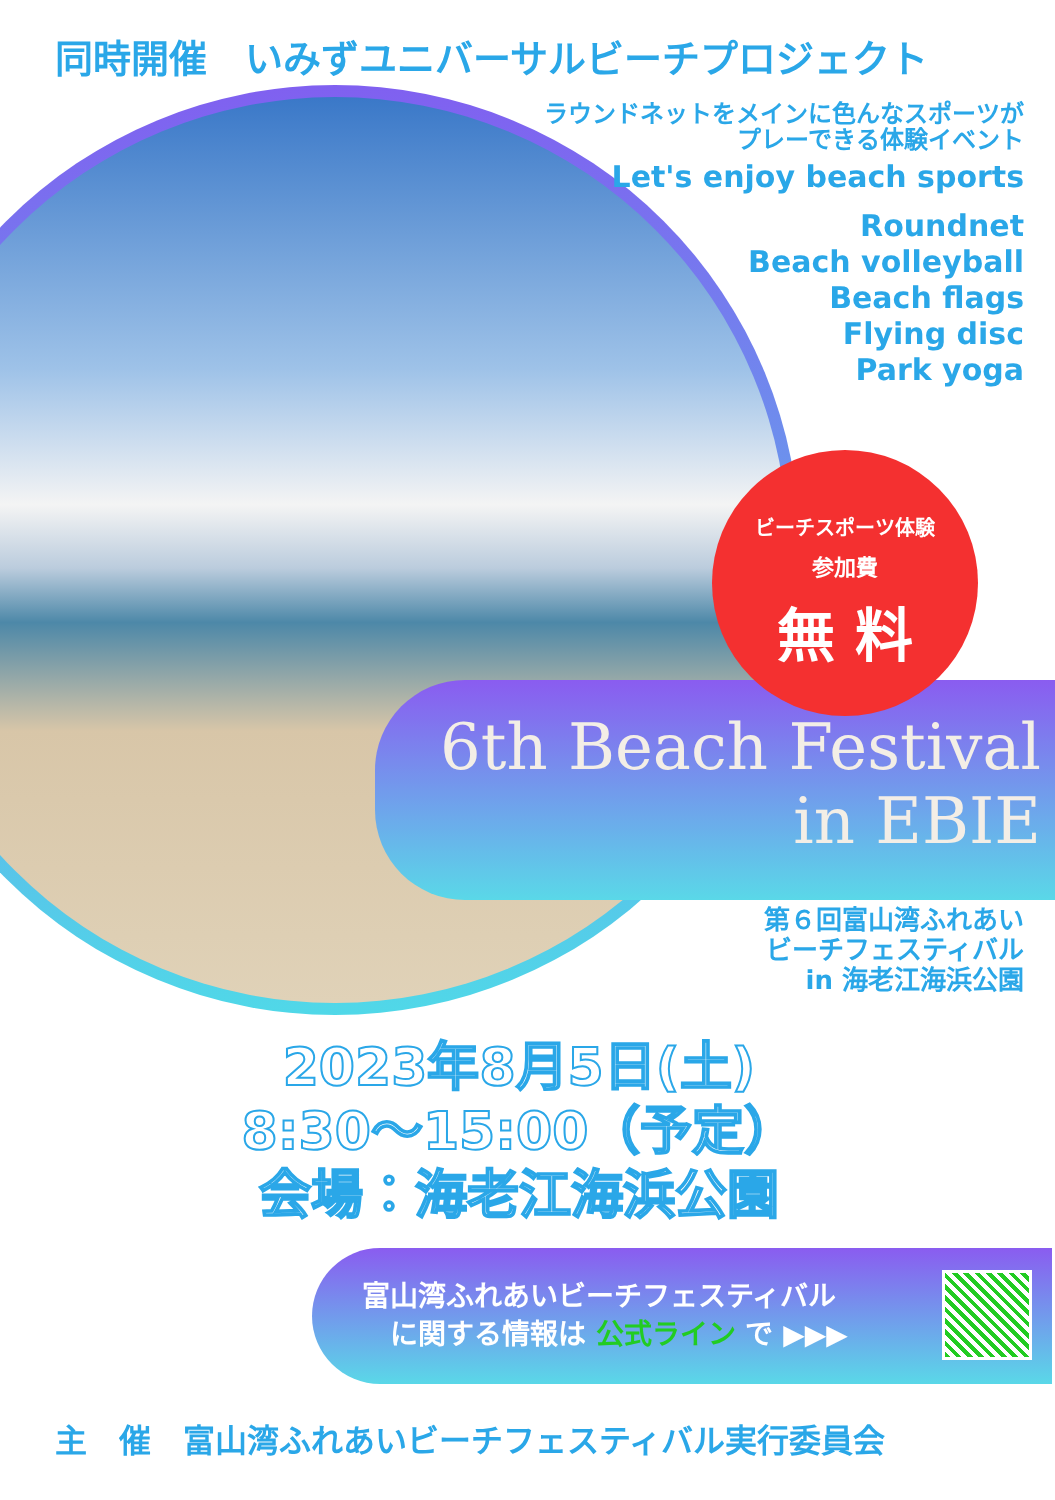同時開催　いみずユニバーサルビーチプロジェクト
ラウンドネットをメインに色んなスポーツが
プレーできる体験イベント
Let's enjoy beach sports
Roundnet
Beach volleyball
Beach flags
Flying disc
Park yoga
ビーチスポーツ体験
参加費
無 料
6th Beach Festival
in EBIE
第６回富山湾ふれあい　　
ビーチフェスティバル
in 海老江海浜公園
2023年8月5日(土)
8:30～15:00（予定）
会場：海老江海浜公園
富山湾ふれあいビーチフェスティバル
　に関する情報は 公式ライン で ▶▶▶
主　催　富山湾ふれあいビーチフェスティバル実行委員会